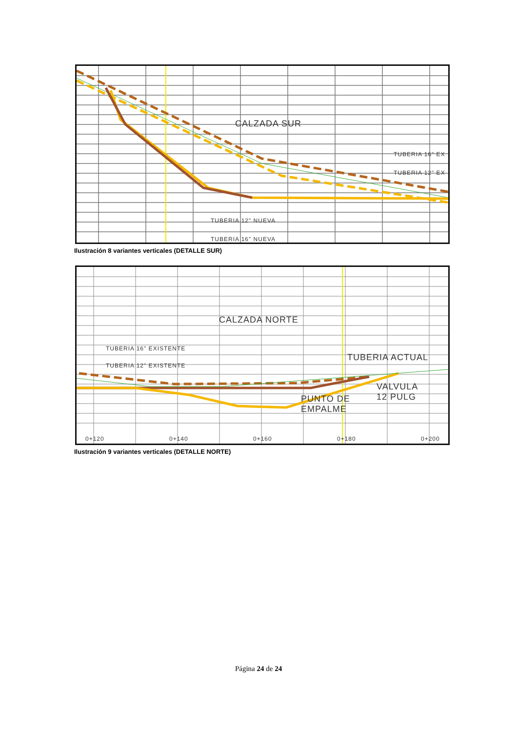CALZADA SUR
TUBERIA 16" EX
TUBERIA 12" EX
TUBERIA 12" NUEVA
TUBERIA 16" NUEVA
Ilustración 8 variantes verticales (DETALLE SUR)
CALZADA NORTE
TUBERIA 16" EXISTENTE
TUBERIA 12" EXISTENTE
TUBERIA ACTUAL
VALVULA
12 PULG
PUNTO DE
EMPALME
0+120 0+140 0+160 0+180 0+200
Ilustración 9 variantes verticales (DETALLE NORTE)
Página 24 de 24